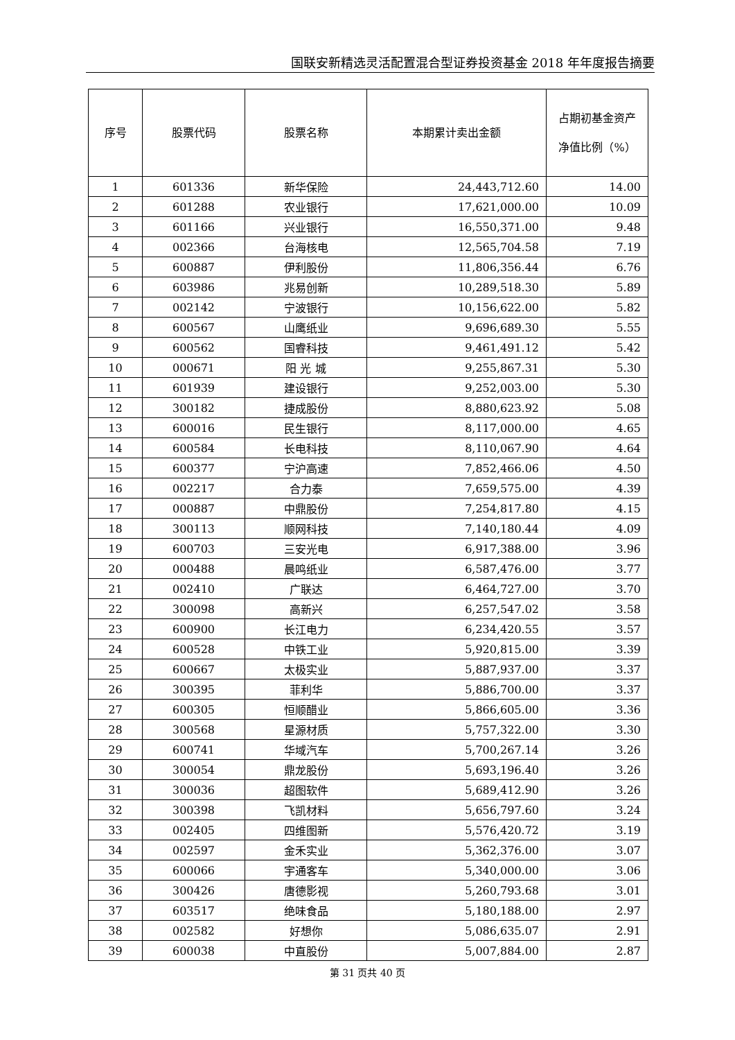国联安新精选灵活配置混合型证券投资基金 2018 年年度报告摘要
| 序号 | 股票代码 | 股票名称 | 本期累计卖出金额 | 占期初基金资产净值比例（%） |
| --- | --- | --- | --- | --- |
| 1 | 601336 | 新华保险 | 24,443,712.60 | 14.00 |
| 2 | 601288 | 农业银行 | 17,621,000.00 | 10.09 |
| 3 | 601166 | 兴业银行 | 16,550,371.00 | 9.48 |
| 4 | 002366 | 台海核电 | 12,565,704.58 | 7.19 |
| 5 | 600887 | 伊利股份 | 11,806,356.44 | 6.76 |
| 6 | 603986 | 兆易创新 | 10,289,518.30 | 5.89 |
| 7 | 002142 | 宁波银行 | 10,156,622.00 | 5.82 |
| 8 | 600567 | 山鹰纸业 | 9,696,689.30 | 5.55 |
| 9 | 600562 | 国睿科技 | 9,461,491.12 | 5.42 |
| 10 | 000671 | 阳 光 城 | 9,255,867.31 | 5.30 |
| 11 | 601939 | 建设银行 | 9,252,003.00 | 5.30 |
| 12 | 300182 | 捷成股份 | 8,880,623.92 | 5.08 |
| 13 | 600016 | 民生银行 | 8,117,000.00 | 4.65 |
| 14 | 600584 | 长电科技 | 8,110,067.90 | 4.64 |
| 15 | 600377 | 宁沪高速 | 7,852,466.06 | 4.50 |
| 16 | 002217 | 合力泰 | 7,659,575.00 | 4.39 |
| 17 | 000887 | 中鼎股份 | 7,254,817.80 | 4.15 |
| 18 | 300113 | 顺网科技 | 7,140,180.44 | 4.09 |
| 19 | 600703 | 三安光电 | 6,917,388.00 | 3.96 |
| 20 | 000488 | 晨鸣纸业 | 6,587,476.00 | 3.77 |
| 21 | 002410 | 广联达 | 6,464,727.00 | 3.70 |
| 22 | 300098 | 高新兴 | 6,257,547.02 | 3.58 |
| 23 | 600900 | 长江电力 | 6,234,420.55 | 3.57 |
| 24 | 600528 | 中铁工业 | 5,920,815.00 | 3.39 |
| 25 | 600667 | 太极实业 | 5,887,937.00 | 3.37 |
| 26 | 300395 | 菲利华 | 5,886,700.00 | 3.37 |
| 27 | 600305 | 恒顺醋业 | 5,866,605.00 | 3.36 |
| 28 | 300568 | 星源材质 | 5,757,322.00 | 3.30 |
| 29 | 600741 | 华域汽车 | 5,700,267.14 | 3.26 |
| 30 | 300054 | 鼎龙股份 | 5,693,196.40 | 3.26 |
| 31 | 300036 | 超图软件 | 5,689,412.90 | 3.26 |
| 32 | 300398 | 飞凯材料 | 5,656,797.60 | 3.24 |
| 33 | 002405 | 四维图新 | 5,576,420.72 | 3.19 |
| 34 | 002597 | 金禾实业 | 5,362,376.00 | 3.07 |
| 35 | 600066 | 宇通客车 | 5,340,000.00 | 3.06 |
| 36 | 300426 | 唐德影视 | 5,260,793.68 | 3.01 |
| 37 | 603517 | 绝味食品 | 5,180,188.00 | 2.97 |
| 38 | 002582 | 好想你 | 5,086,635.07 | 2.91 |
| 39 | 600038 | 中直股份 | 5,007,884.00 | 2.87 |
第 31 页共 40 页